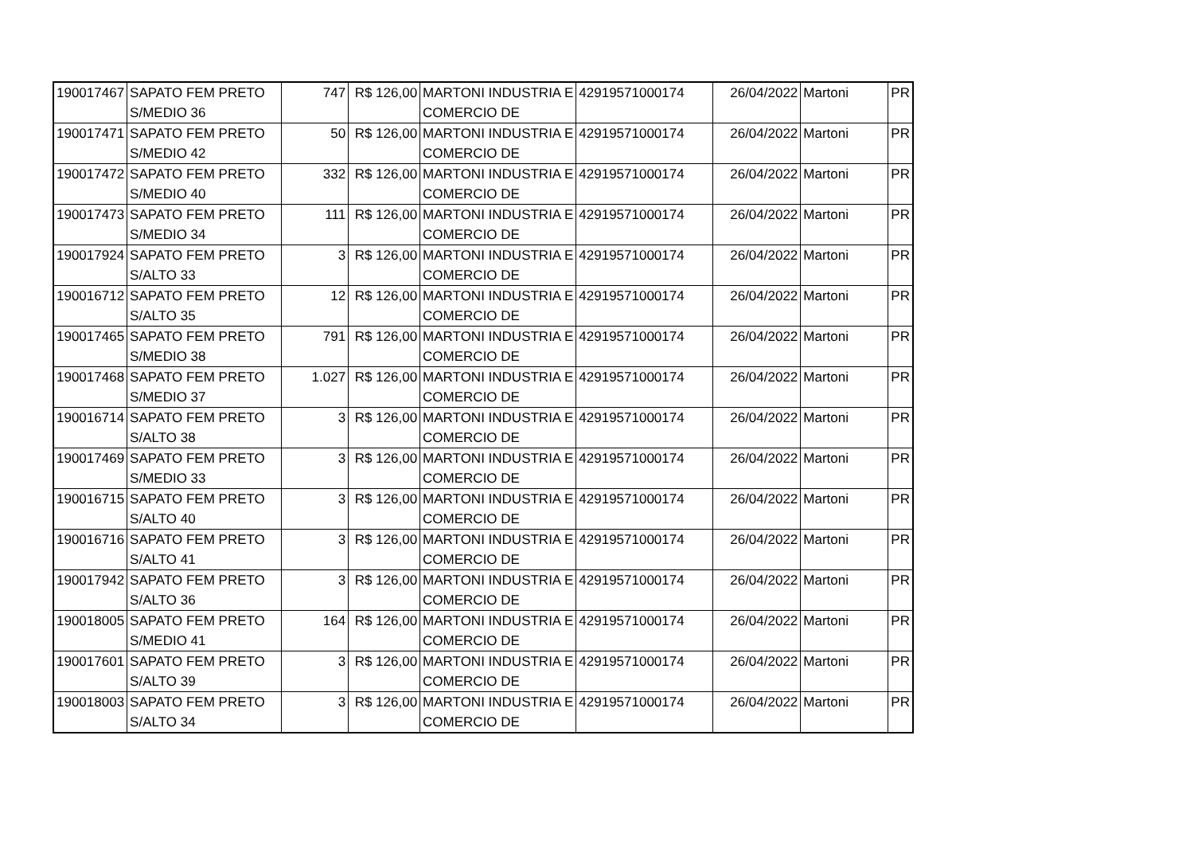| 190017467 | SAPATO FEM PRETO S/MEDIO 36 | 747 | R$ 126,00 | MARTONI INDUSTRIA E COMERCIO DE | 42919571000174 | 26/04/2022 | Martoni | PR |
| 190017471 | SAPATO FEM PRETO S/MEDIO 42 | 50 | R$ 126,00 | MARTONI INDUSTRIA E COMERCIO DE | 42919571000174 | 26/04/2022 | Martoni | PR |
| 190017472 | SAPATO FEM PRETO S/MEDIO 40 | 332 | R$ 126,00 | MARTONI INDUSTRIA E COMERCIO DE | 42919571000174 | 26/04/2022 | Martoni | PR |
| 190017473 | SAPATO FEM PRETO S/MEDIO 34 | 111 | R$ 126,00 | MARTONI INDUSTRIA E COMERCIO DE | 42919571000174 | 26/04/2022 | Martoni | PR |
| 190017924 | SAPATO FEM PRETO S/ALTO 33 | 3 | R$ 126,00 | MARTONI INDUSTRIA E COMERCIO DE | 42919571000174 | 26/04/2022 | Martoni | PR |
| 190016712 | SAPATO FEM PRETO S/ALTO 35 | 12 | R$ 126,00 | MARTONI INDUSTRIA E COMERCIO DE | 42919571000174 | 26/04/2022 | Martoni | PR |
| 190017465 | SAPATO FEM PRETO S/MEDIO 38 | 791 | R$ 126,00 | MARTONI INDUSTRIA E COMERCIO DE | 42919571000174 | 26/04/2022 | Martoni | PR |
| 190017468 | SAPATO FEM PRETO S/MEDIO 37 | 1.027 | R$ 126,00 | MARTONI INDUSTRIA E COMERCIO DE | 42919571000174 | 26/04/2022 | Martoni | PR |
| 190016714 | SAPATO FEM PRETO S/ALTO 38 | 3 | R$ 126,00 | MARTONI INDUSTRIA E COMERCIO DE | 42919571000174 | 26/04/2022 | Martoni | PR |
| 190017469 | SAPATO FEM PRETO S/MEDIO 33 | 3 | R$ 126,00 | MARTONI INDUSTRIA E COMERCIO DE | 42919571000174 | 26/04/2022 | Martoni | PR |
| 190016715 | SAPATO FEM PRETO S/ALTO 40 | 3 | R$ 126,00 | MARTONI INDUSTRIA E COMERCIO DE | 42919571000174 | 26/04/2022 | Martoni | PR |
| 190016716 | SAPATO FEM PRETO S/ALTO 41 | 3 | R$ 126,00 | MARTONI INDUSTRIA E COMERCIO DE | 42919571000174 | 26/04/2022 | Martoni | PR |
| 190017942 | SAPATO FEM PRETO S/ALTO 36 | 3 | R$ 126,00 | MARTONI INDUSTRIA E COMERCIO DE | 42919571000174 | 26/04/2022 | Martoni | PR |
| 190018005 | SAPATO FEM PRETO S/MEDIO 41 | 164 | R$ 126,00 | MARTONI INDUSTRIA E COMERCIO DE | 42919571000174 | 26/04/2022 | Martoni | PR |
| 190017601 | SAPATO FEM PRETO S/ALTO 39 | 3 | R$ 126,00 | MARTONI INDUSTRIA E COMERCIO DE | 42919571000174 | 26/04/2022 | Martoni | PR |
| 190018003 | SAPATO FEM PRETO S/ALTO 34 | 3 | R$ 126,00 | MARTONI INDUSTRIA E COMERCIO DE | 42919571000174 | 26/04/2022 | Martoni | PR |